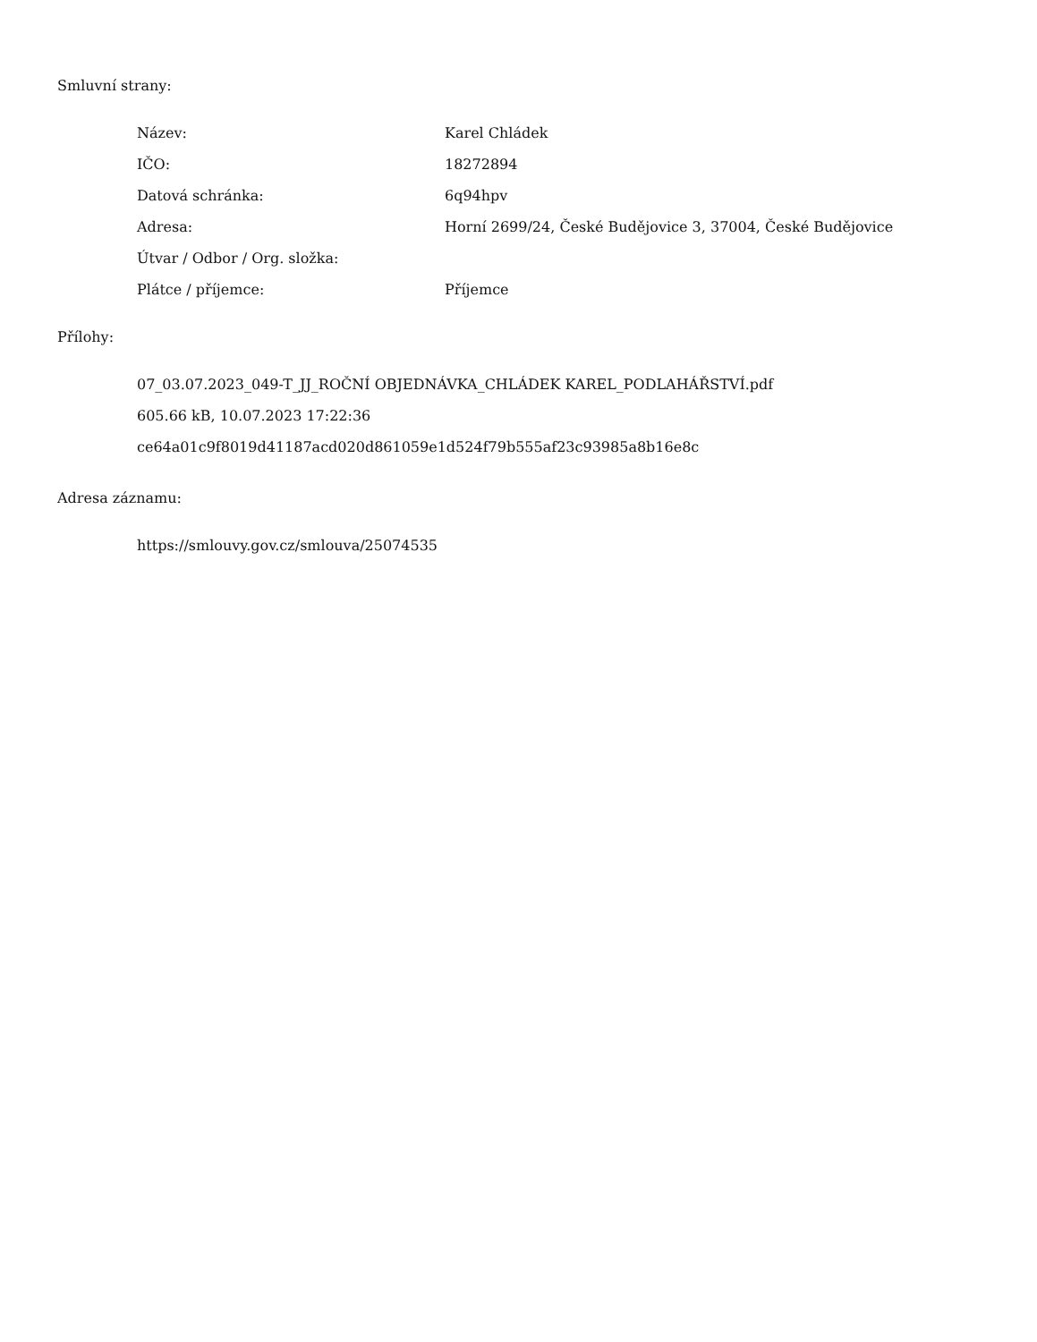Smluvní strany:
| Název: | Karel Chládek |
| IČO: | 18272894 |
| Datová schránka: | 6q94hpv |
| Adresa: | Horní 2699/24, České Budějovice 3, 37004, České Budějovice |
| Útvar / Odbor / Org. složka: | |
| Plátce / příjemce: | Příjemce |
Přílohy:
07_03.07.2023_049-T_JJ_ROČNÍ OBJEDNÁVKA_CHLÁDEK KAREL_PODLAHÁŘSTVÍ.pdf
605.66 kB, 10.07.2023 17:22:36
ce64a01c9f8019d41187acd020d861059e1d524f79b555af23c93985a8b16e8c
Adresa záznamu:
https://smlouvy.gov.cz/smlouva/25074535